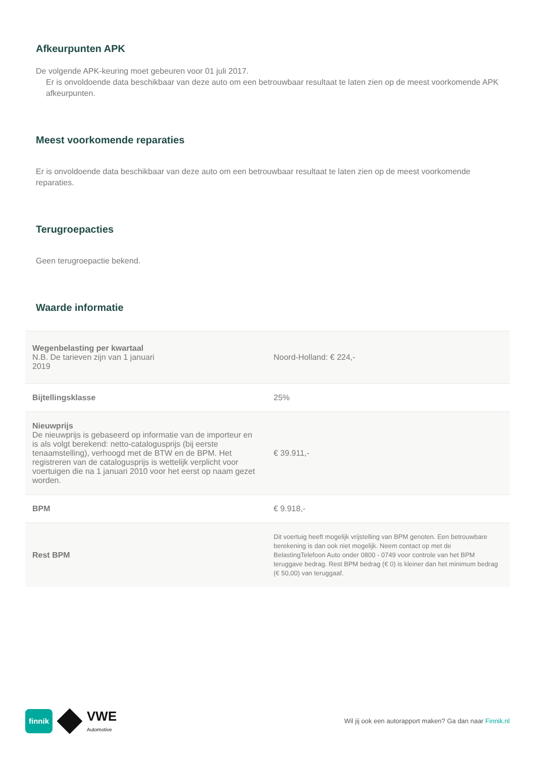Afkeurpunten APK
De volgende APK-keuring moet gebeuren voor 01 juli 2017.
Er is onvoldoende data beschikbaar van deze auto om een betrouwbaar resultaat te laten zien op de meest voorkomende APK afkeurpunten.
Meest voorkomende reparaties
Er is onvoldoende data beschikbaar van deze auto om een betrouwbaar resultaat te laten zien op de meest voorkomende reparaties.
Terugroepacties
Geen terugroepactie bekend.
Waarde informatie
| Wegenbelasting per kwartaal N.B. De tarieven zijn van 1 januari 2019 | Noord-Holland: € 224,- |
| Bijtellingsklasse | 25% |
| Nieuwprijs De nieuwprijs is gebaseerd op informatie van de importeur en is als volgt berekend: netto-catalogusprijs (bij eerste tenaamstelling), verhoogd met de BTW en de BPM. Het registreren van de catalogusprijs is wettelijk verplicht voor voertuigen die na 1 januari 2010 voor het eerst op naam gezet worden. | € 39.911,- |
| BPM | € 9.918,- |
| Rest BPM | Dit voertuig heeft mogelijk vrijstelling van BPM genoten. Een betrouwbare berekening is dan ook niet mogelijk. Neem contact op met de BelastingTelefoon Auto onder 0800 - 0749 voor controle van het BPM teruggave bedrag. Rest BPM bedrag (€ 0) is kleiner dan het minimum bedrag (€ 50,00) van teruggaaf. |
finnik
VWE
Automotive
Wil jij ook een autorapport maken? Ga dan naar Finnik.nl